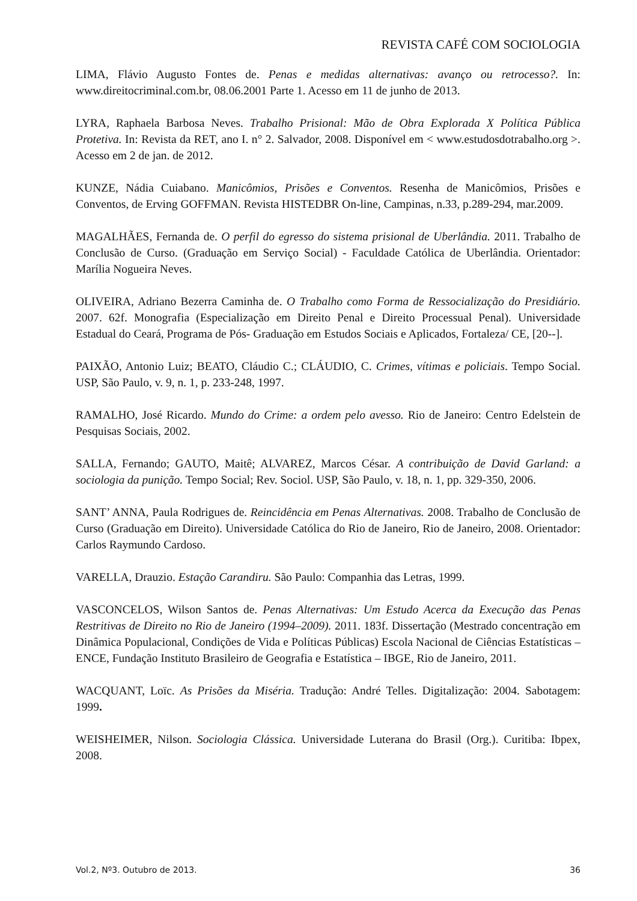REVISTA CAFÉ COM SOCIOLOGIA
LIMA, Flávio Augusto Fontes de. Penas e medidas alternativas: avanço ou retrocesso?. In: www.direitocriminal.com.br, 08.06.2001 Parte 1. Acesso em 11 de junho de 2013.
LYRA, Raphaela Barbosa Neves. Trabalho Prisional: Mão de Obra Explorada X Política Pública Protetiva. In: Revista da RET, ano I. n° 2. Salvador, 2008. Disponível em < www.estudosdotrabalho.org >. Acesso em 2 de jan. de 2012.
KUNZE, Nádia Cuiabano. Manicômios, Prisões e Conventos. Resenha de Manicômios, Prisões e Conventos, de Erving GOFFMAN. Revista HISTEDBR On-line, Campinas, n.33, p.289-294, mar.2009.
MAGALHÃES, Fernanda de. O perfil do egresso do sistema prisional de Uberlândia. 2011. Trabalho de Conclusão de Curso. (Graduação em Serviço Social) - Faculdade Católica de Uberlândia. Orientador: Marília Nogueira Neves.
OLIVEIRA, Adriano Bezerra Caminha de. O Trabalho como Forma de Ressocialização do Presidiário. 2007. 62f. Monografia (Especialização em Direito Penal e Direito Processual Penal). Universidade Estadual do Ceará, Programa de Pós- Graduação em Estudos Sociais e Aplicados, Fortaleza/ CE, [20--].
PAIXÃO, Antonio Luiz; BEATO, Cláudio C.; CLÁUDIO, C. Crimes, vítimas e policiais. Tempo Social. USP, São Paulo, v. 9, n. 1, p. 233-248, 1997.
RAMALHO, José Ricardo. Mundo do Crime: a ordem pelo avesso. Rio de Janeiro: Centro Edelstein de Pesquisas Sociais, 2002.
SALLA, Fernando; GAUTO, Maitê; ALVAREZ, Marcos César. A contribuição de David Garland: a sociologia da punição. Tempo Social; Rev. Sociol. USP, São Paulo, v. 18, n. 1, pp. 329-350, 2006.
SANT’ ANNA, Paula Rodrigues de. Reincidência em Penas Alternativas. 2008. Trabalho de Conclusão de Curso (Graduação em Direito). Universidade Católica do Rio de Janeiro, Rio de Janeiro, 2008. Orientador: Carlos Raymundo Cardoso.
VARELLA, Drauzio. Estação Carandiru. São Paulo: Companhia das Letras, 1999.
VASCONCELOS, Wilson Santos de. Penas Alternativas: Um Estudo Acerca da Execução das Penas Restritivas de Direito no Rio de Janeiro (1994–2009). 2011. 183f. Dissertação (Mestrado concentração em Dinâmica Populacional, Condições de Vida e Políticas Públicas) Escola Nacional de Ciências Estatísticas – ENCE, Fundação Instituto Brasileiro de Geografia e Estatística – IBGE, Rio de Janeiro, 2011.
WACQUANT, Loïc. As Prisões da Miséria. Tradução: André Telles. Digitalização: 2004. Sabotagem: 1999.
WEISHEIMER, Nilson. Sociologia Clássica. Universidade Luterana do Brasil (Org.). Curitiba: Ibpex, 2008.
Vol.2, Nº3. Outubro de 2013. 36